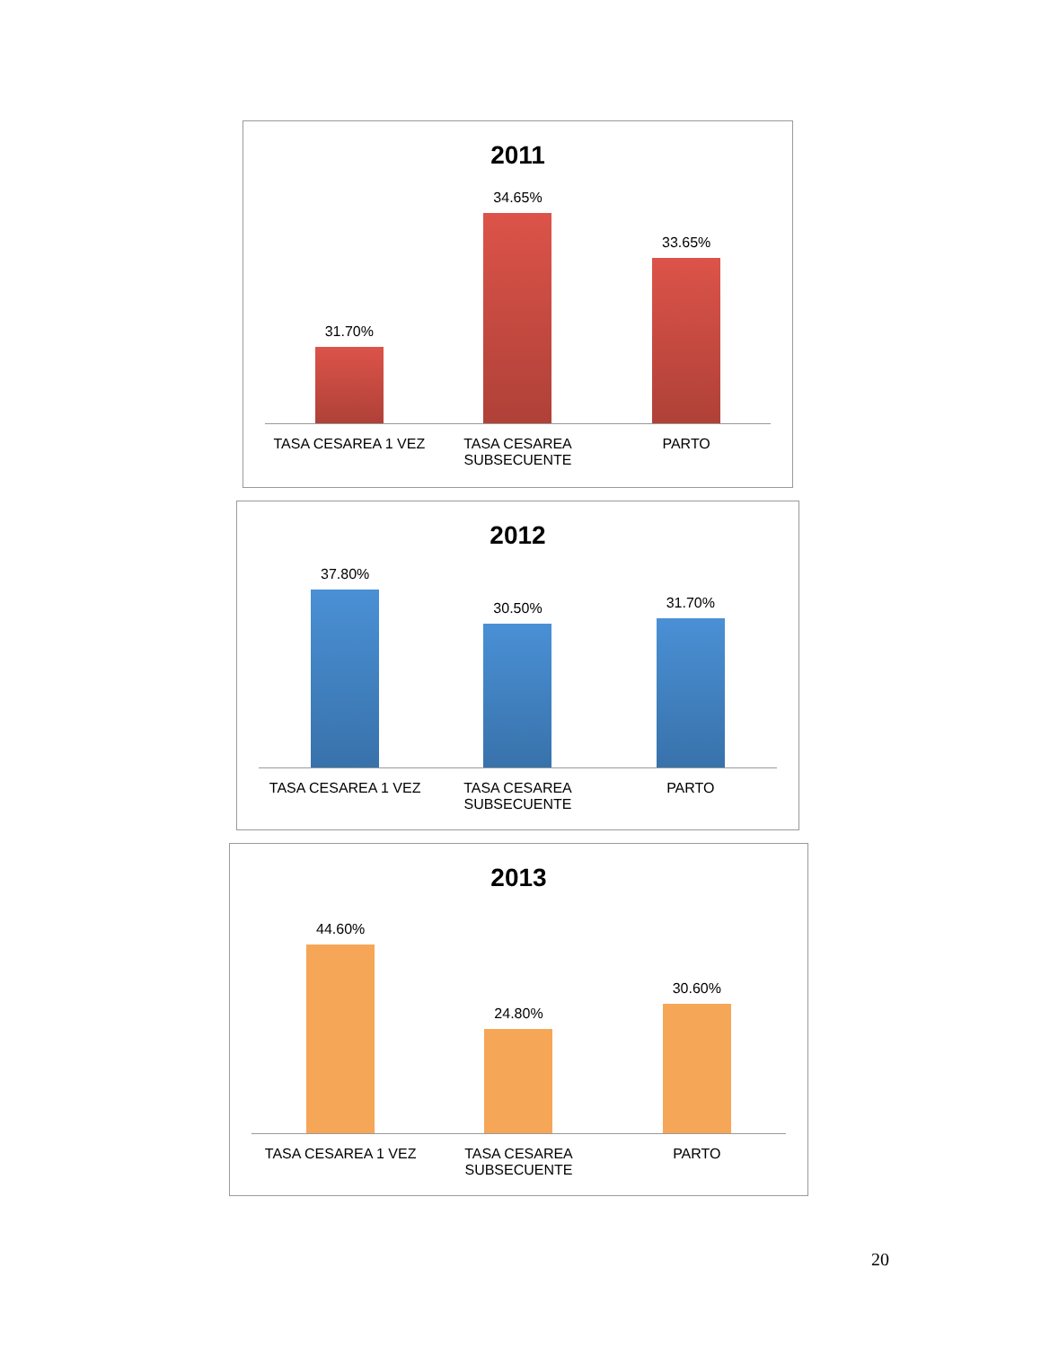2011
31.70%
34.65%
33.65%
TASA CESAREA 1 VEZ TASA CESAREA SUBSECUENTE
PARTO
2012
37.80%
30.50%
31.70%
TASA CESAREA 1 VEZ TASA CESAREA SUBSECUENTE
PARTO
2013
44.60%
24.80%
30.60%
TASA CESAREA 1 VEZ TASA CESAREA SUBSECUENTE
PARTO
20